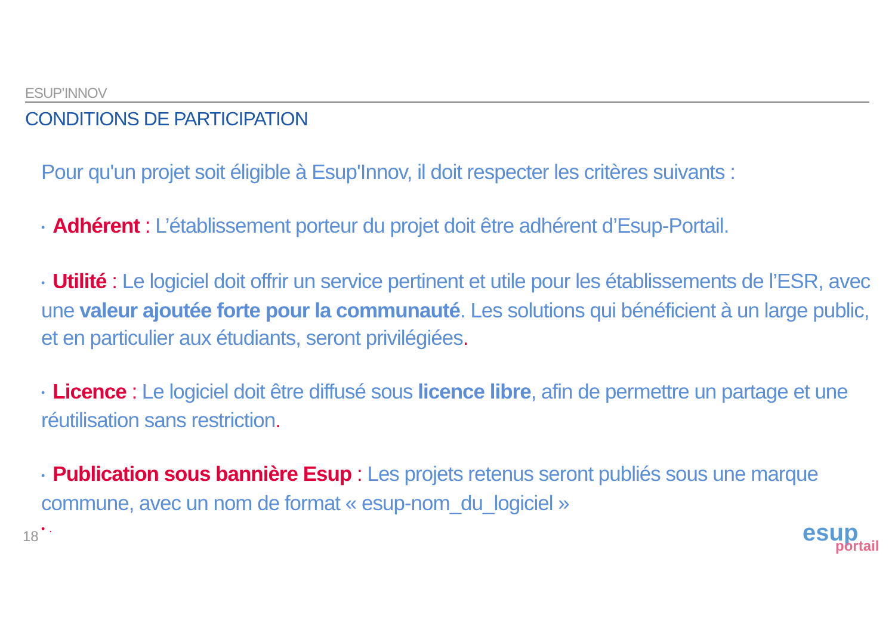ESUP’INNOV
CONDITIONS DE PARTICIPATION
Pour qu'un projet soit éligible à Esup'Innov, il doit respecter les critères suivants :
• Adhérent : L’établissement porteur du projet doit être adhérent d’Esup-Portail.
• Utilité : Le logiciel doit offrir un service pertinent et utile pour les établissements de l’ESR, avec une valeur ajoutée forte pour la communauté. Les solutions qui bénéficient à un large public, et en particulier aux étudiants, seront privilégiées.
• Licence : Le logiciel doit être diffusé sous licence libre, afin de permettre un partage et une réutilisation sans restriction.
• Publication sous bannière Esup : Les projets retenus seront publiés sous une marque commune, avec un nom de format « esup-nom_du_logiciel »
• .
18
esup
portail